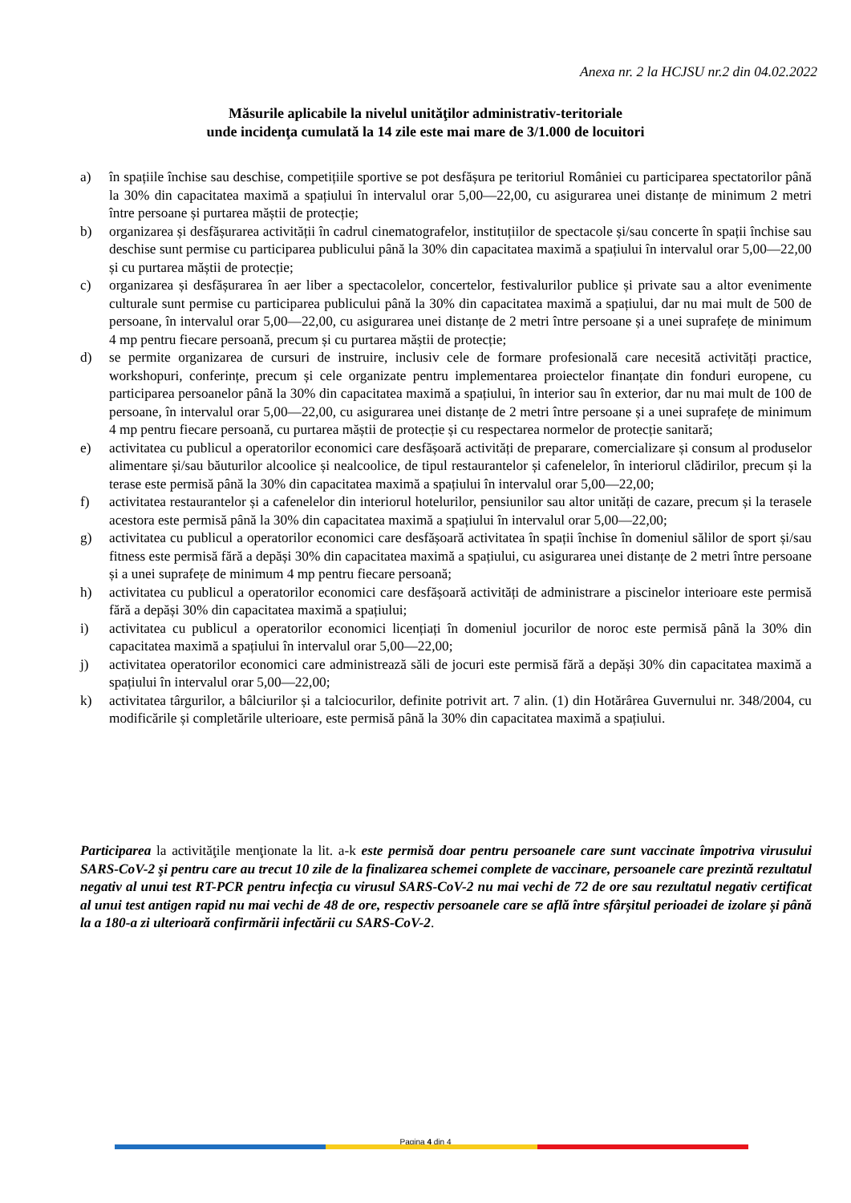Anexa nr. 2 la HCJSU nr.2 din 04.02.2022
Măsurile aplicabile la nivelul unităţilor administrativ-teritoriale
unde incidenţa cumulată la 14 zile este mai mare de 3/1.000 de locuitori
a) în spațiile închise sau deschise, competițiile sportive se pot desfășura pe teritoriul României cu participarea spectatorilor până la 30% din capacitatea maximă a spațiului în intervalul orar 5,00—22,00, cu asigurarea unei distanțe de minimum 2 metri între persoane și purtarea măștii de protecție;
b) organizarea și desfășurarea activității în cadrul cinematografelor, instituțiilor de spectacole și/sau concerte în spații închise sau deschise sunt permise cu participarea publicului până la 30% din capacitatea maximă a spațiului în intervalul orar 5,00—22,00 și cu purtarea măștii de protecție;
c) organizarea și desfășurarea în aer liber a spectacolelor, concertelor, festivalurilor publice și private sau a altor evenimente culturale sunt permise cu participarea publicului până la 30% din capacitatea maximă a spațiului, dar nu mai mult de 500 de persoane, în intervalul orar 5,00—22,00, cu asigurarea unei distanțe de 2 metri între persoane și a unei suprafețe de minimum 4 mp pentru fiecare persoană, precum și cu purtarea măștii de protecție;
d) se permite organizarea de cursuri de instruire, inclusiv cele de formare profesională care necesită activități practice, workshopuri, conferințe, precum și cele organizate pentru implementarea proiectelor finanțate din fonduri europene, cu participarea persoanelor până la 30% din capacitatea maximă a spațiului, în interior sau în exterior, dar nu mai mult de 100 de persoane, în intervalul orar 5,00—22,00, cu asigurarea unei distanțe de 2 metri între persoane și a unei suprafețe de minimum 4 mp pentru fiecare persoană, cu purtarea măștii de protecție și cu respectarea normelor de protecție sanitară;
e) activitatea cu publicul a operatorilor economici care desfășoară activități de preparare, comercializare și consum al produselor alimentare și/sau băuturilor alcoolice și nealcoolice, de tipul restaurantelor și cafenelelor, în interiorul clădirilor, precum și la terase este permisă până la 30% din capacitatea maximă a spațiului în intervalul orar 5,00—22,00;
f) activitatea restaurantelor și a cafenelelor din interiorul hotelurilor, pensiunilor sau altor unități de cazare, precum și la terasele acestora este permisă până la 30% din capacitatea maximă a spațiului în intervalul orar 5,00—22,00;
g) activitatea cu publicul a operatorilor economici care desfășoară activitatea în spații închise în domeniul sălilor de sport și/sau fitness este permisă fără a depăși 30% din capacitatea maximă a spațiului, cu asigurarea unei distanțe de 2 metri între persoane și a unei suprafețe de minimum 4 mp pentru fiecare persoană;
h) activitatea cu publicul a operatorilor economici care desfășoară activități de administrare a piscinelor interioare este permisă fără a depăși 30% din capacitatea maximă a spațiului;
i) activitatea cu publicul a operatorilor economici licențiați în domeniul jocurilor de noroc este permisă până la 30% din capacitatea maximă a spațiului în intervalul orar 5,00—22,00;
j) activitatea operatorilor economici care administrează săli de jocuri este permisă fără a depăși 30% din capacitatea maximă a spațiului în intervalul orar 5,00—22,00;
k) activitatea târgurilor, a bâlciurilor și a talciocurilor, definite potrivit art. 7 alin. (1) din Hotărârea Guvernului nr. 348/2004, cu modificările și completările ulterioare, este permisă până la 30% din capacitatea maximă a spațiului.
Participarea la activităţile menţionate la lit. a-k este permisă doar pentru persoanele care sunt vaccinate împotriva virusului SARS-CoV-2 şi pentru care au trecut 10 zile de la finalizarea schemei complete de vaccinare, persoanele care prezintă rezultatul negativ al unui test RT-PCR pentru infecţia cu virusul SARS-CoV-2 nu mai vechi de 72 de ore sau rezultatul negativ certificat al unui test antigen rapid nu mai vechi de 48 de ore, respectiv persoanele care se află între sfârșitul perioadei de izolare și până la a 180-a zi ulterioară confirmării infectării cu SARS-CoV-2.
Pagina 4 din 4